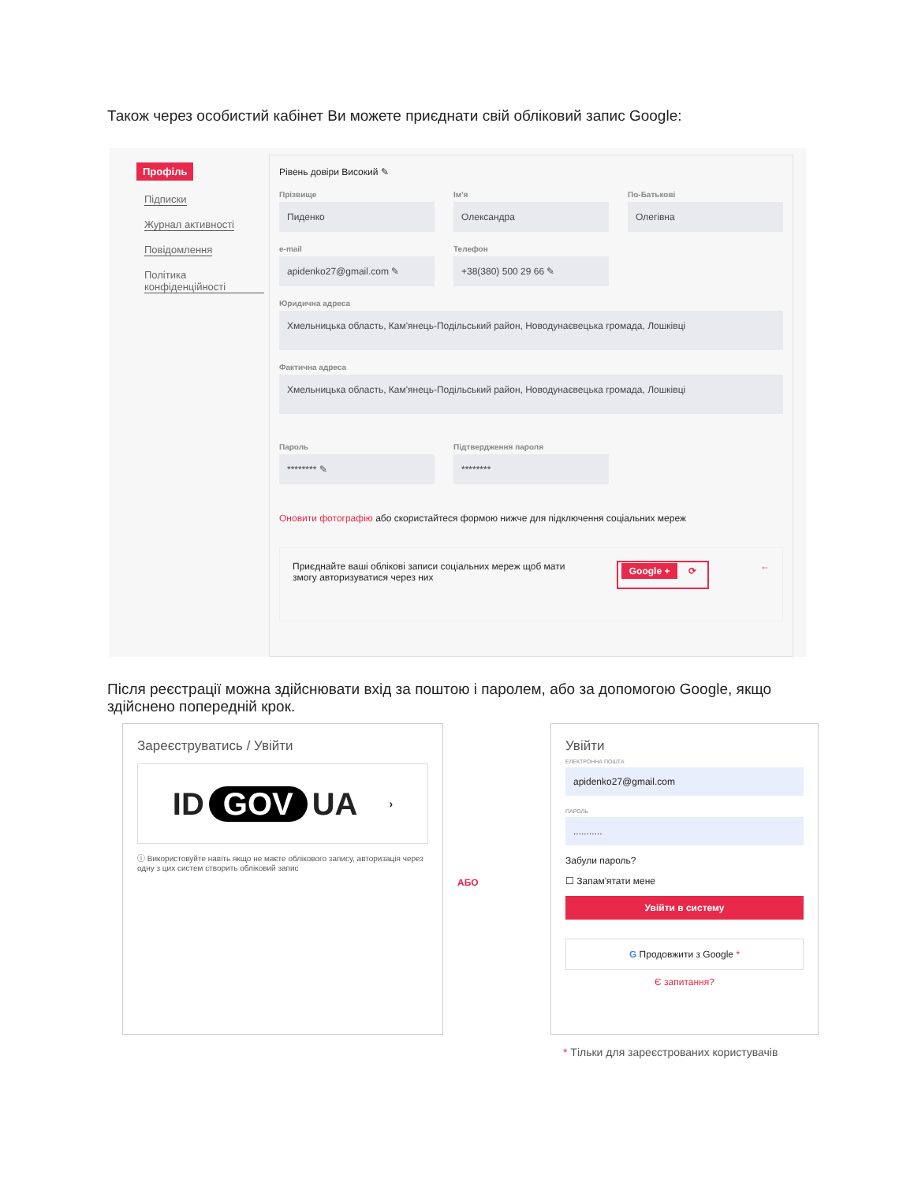Також через особистий кабінет Ви можете приєднати свій обліковий запис Google:
Профіль
Підписки
Журнал активності
Повідомлення
Політика конфіденційності
Рівень довіри Високий ✎
Прізвище
Пиденко
Ім'я
Олександра
По-Батькові
Олегівна
e-mail
apidenko27@gmail.com ✎
Телефон
+38(380) 500 29 66 ✎
Юридична адреса
Хмельницька область, Кам'янець-Подільський район, Новодунаєвецька громада, Лошківці
Фактична адреса
Хмельницька область, Кам'янець-Подільський район, Новодунаєвецька громада, Лошківці
Пароль
******** ✎
Підтвердження пароля
********
Оновити фотографію або скористайтеся формою нижче для підключення соціальних мереж
Приєднайте ваші облікові записи соціальних мереж щоб мати
змогу авторизуватися через них
Google + ⟳
←
Після реєстрації можна здійснювати вхід за поштою і паролем, або за допомогою Google, якщо здійснено попередній крок.
Зареєструватись / Увійти
ID GOV UA ›
ⓘ Використовуйте навіть якщо не маєте облікового запису, авторизація через одну з цих систем створить обліковий запис
АБО
Увійти
ЕЛЕКТРОННА ПОШТА
apidenko27@gmail.com
ПАРОЛЬ
...........
Забули пароль?
☐ Запам'ятати мене
Увійти в систему
G Продовжити з Google *
Є запитання?
* Тільки для зареєстрованих користувачів